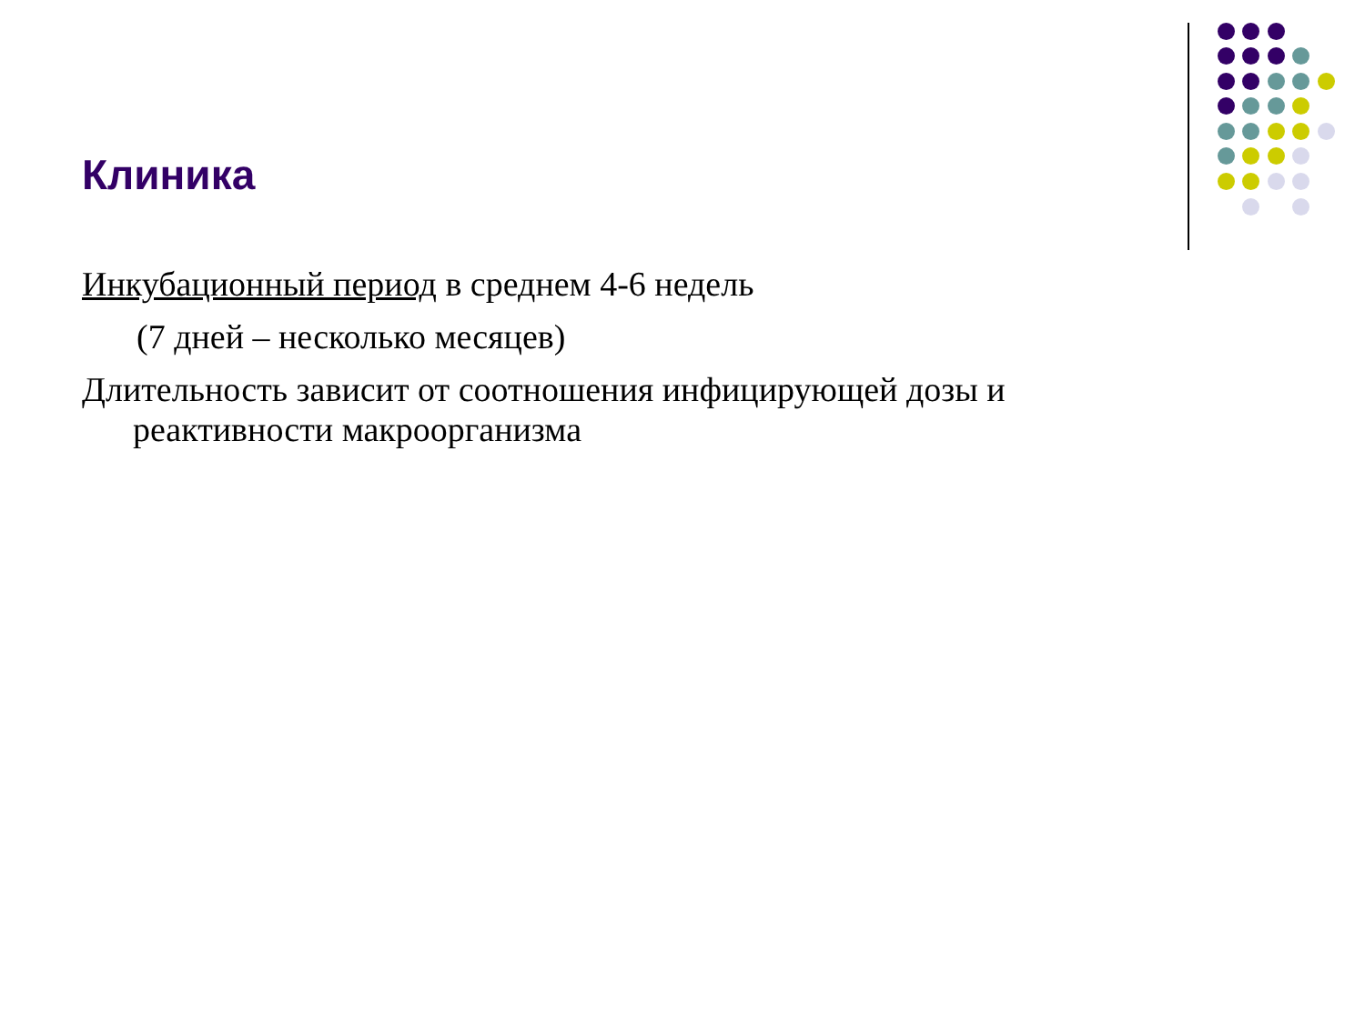Клиника
Инкубационный период в среднем 4-6 недель
(7 дней – несколько месяцев)
Длительность зависит от соотношения инфицирующей дозы и реактивности макроорганизма